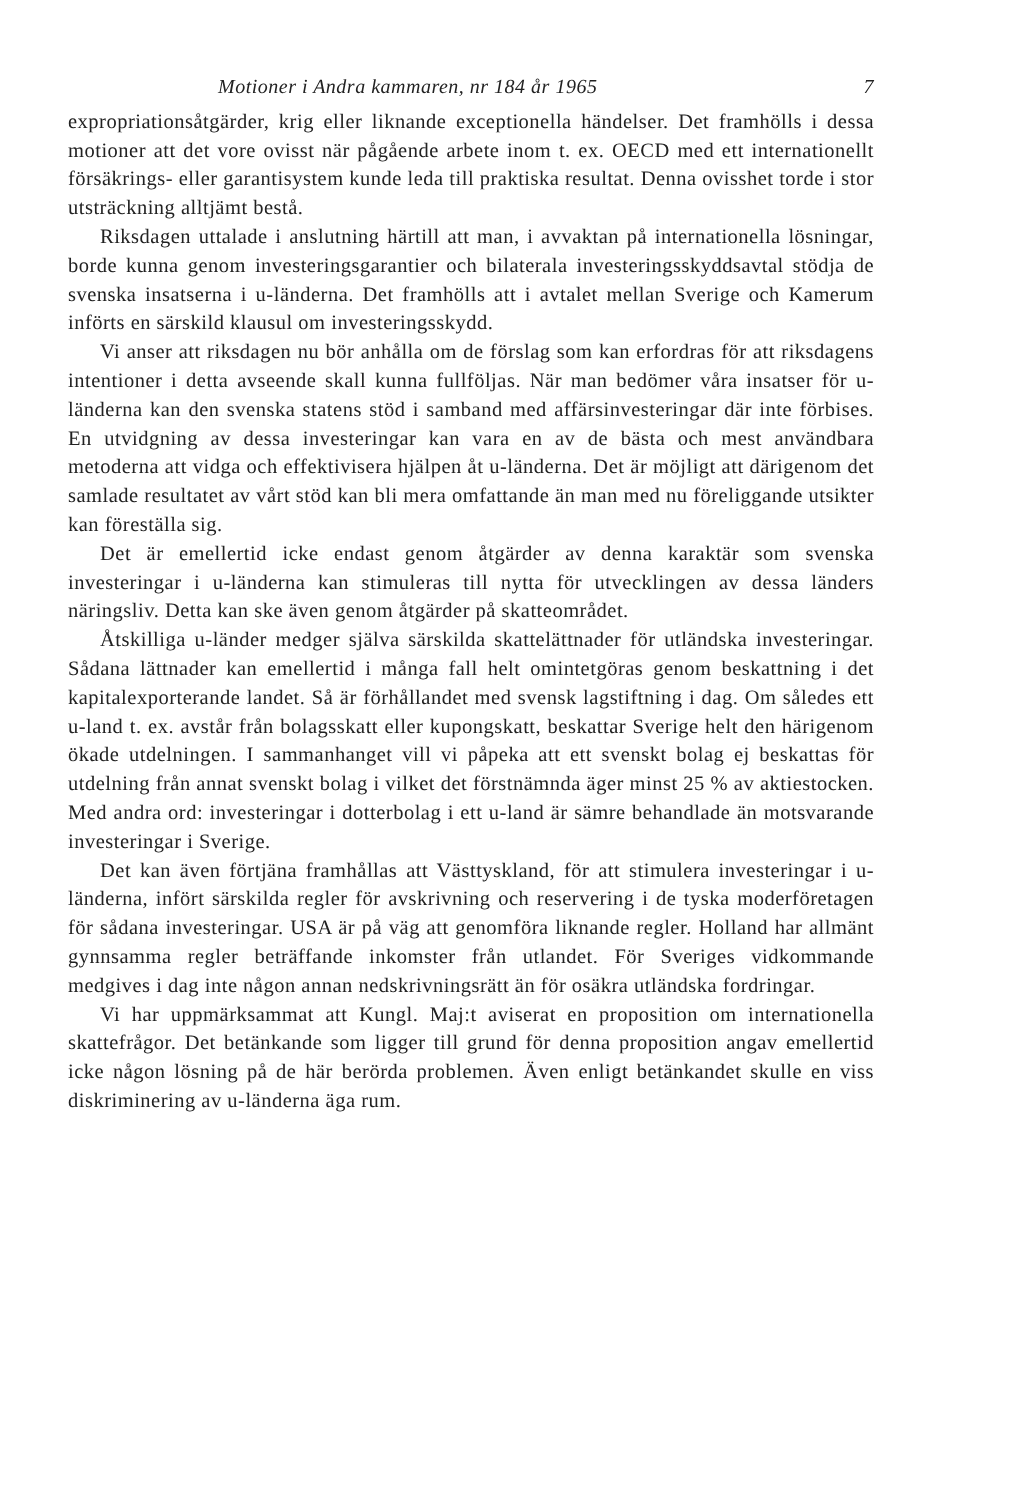Motioner i Andra kammaren, nr 184 år 1965 7
expropriationsåtgärder, krig eller liknande exceptionella händelser. Det framhölls i dessa motioner att det vore ovisst när pågående arbete inom t. ex. OECD med ett internationellt försäkrings- eller garantisystem kunde leda till praktiska resultat. Denna ovisshet torde i stor utsträckning alltjämt bestå.
Riksdagen uttalade i anslutning härtill att man, i avvaktan på internationella lösningar, borde kunna genom investeringsgarantier och bilaterala investeringsskyddsavtal stödja de svenska insatserna i u-länderna. Det framhölls att i avtalet mellan Sverige och Kamerum införts en särskild klausul om investeringsskydd.
Vi anser att riksdagen nu bör anhålla om de förslag som kan erfordras för att riksdagens intentioner i detta avseende skall kunna fullföljas. När man bedömer våra insatser för u-länderna kan den svenska statens stöd i samband med affärsinvesteringar där inte förbises. En utvidgning av dessa investeringar kan vara en av de bästa och mest användbara metoderna att vidga och effektivisera hjälpen åt u-länderna. Det är möjligt att därigenom det samlade resultatet av vårt stöd kan bli mera omfattande än man med nu föreliggande utsikter kan föreställa sig.
Det är emellertid icke endast genom åtgärder av denna karaktär som svenska investeringar i u-länderna kan stimuleras till nytta för utvecklingen av dessa länders näringsliv. Detta kan ske även genom åtgärder på skatteområdet.
Åtskilliga u-länder medger själva särskilda skattelättnader för utländska investeringar. Sådana lättnader kan emellertid i många fall helt omintetgöras genom beskattning i det kapitalexporterande landet. Så är förhållandet med svensk lagstiftning i dag. Om således ett u-land t. ex. avstår från bolagsskatt eller kupongskatt, beskattar Sverige helt den härigenom ökade utdelningen. I sammanhanget vill vi påpeka att ett svenskt bolag ej beskattas för utdelning från annat svenskt bolag i vilket det förstnämnda äger minst 25 % av aktiestocken. Med andra ord: investeringar i dotterbolag i ett u-land är sämre behandlade än motsvarande investeringar i Sverige.
Det kan även förtjäna framhållas att Västtyskland, för att stimulera investeringar i u-länderna, infört särskilda regler för avskrivning och reservering i de tyska moderföretagen för sådana investeringar. USA är på väg att genomföra liknande regler. Holland har allmänt gynnsamma regler beträffande inkomster från utlandet. För Sveriges vidkommande medgives i dag inte någon annan nedskrivningsrätt än för osäkra utländska fordringar.
Vi har uppmärksammat att Kungl. Maj:t aviserat en proposition om internationella skattefrågor. Det betänkande som ligger till grund för denna proposition angav emellertid icke någon lösning på de här berörda problemen. Även enligt betänkandet skulle en viss diskriminering av u-länderna äga rum.